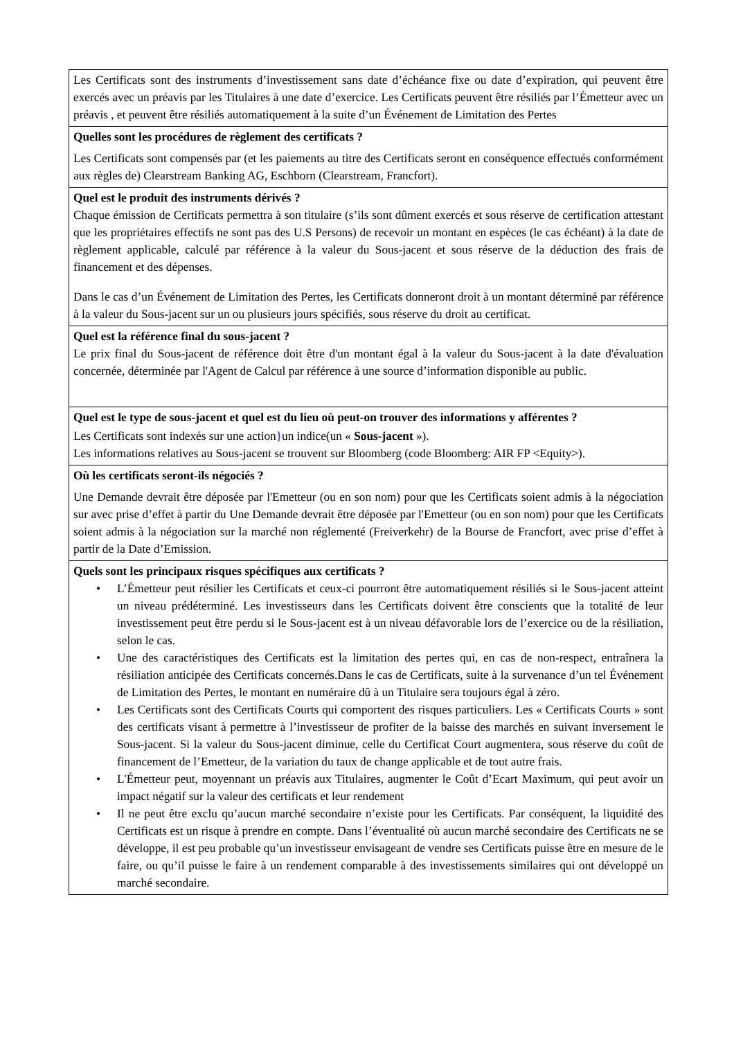| Les Certificats sont des instruments d’investissement sans date d’échéance fixe ou date d’expiration, qui peuvent être exercés avec un préavis par les Titulaires à une date d’exercice. Les Certificats peuvent être résiliés par l’Émetteur avec un préavis , et peuvent être résiliés automatiquement à la suite d’un Événement de Limitation des Pertes |
| Quelles sont les procédures de règlement des certificats ? Les Certificats sont compensés par (et les paiements au titre des Certificats seront en conséquence effectués conformément aux règles de) Clearstream Banking AG, Eschborn (Clearstream, Francfort). |
| Quel est le produit des instruments dérivés ? Chaque émission de Certificats permettra à son titulaire (s’ils sont dûment exercés et sous réserve de certification attestant que les propriétaires effectifs ne sont pas des U.S Persons) de recevoir un montant en espèces (le cas échéant) à la date de règlement applicable, calculé par référence à la valeur du Sous-jacent et sous réserve de la déduction des frais de financement et des dépenses. Dans le cas d’un Événement de Limitation des Pertes, les Certificats donneront droit à un montant déterminé par référence à la valeur du Sous-jacent sur un ou plusieurs jours spécifiés, sous réserve du droit au certificat. |
| Quel est la référence final du sous-jacent ? Le prix final du Sous-jacent de référence doit être d'un montant égal à la valeur du Sous-jacent à la date d'évaluation concernée, déterminée par l'Agent de Calcul par référence à une source d’information disponible au public. |
| Quel est le type de sous-jacent et quel est du lieu où peut-on trouver des informations y afférentes ? Les Certificats sont indexés sur une action } un indice(un « Sous-jacent »). Les informations relatives au Sous-jacent se trouvent sur Bloomberg (code Bloomberg: AIR FP <Equity>). |
| Où les certificats seront-ils négociés ? Une Demande devrait être déposée par l'Emetteur (ou en son nom) pour que les Certificats soient admis à la négociation sur avec prise d’effet à partir du Une Demande devrait être déposée par l'Emetteur (ou en son nom) pour que les Certificats soient admis à la négociation sur la marché non réglementé (Freiverkehr) de la Bourse de Francfort, avec prise d’effet à partir de la Date d’Emission. |
| Quels sont les principaux risques spécifiques aux certificats ? • L’Émetteur peut résilier les Certificats et ceux-ci pourront être automatiquement résiliés si le Sous-jacent atteint un niveau prédéterminé. Les investisseurs dans les Certificats doivent être conscients que la totalité de leur investissement peut être perdu si le Sous-jacent est à un niveau défavorable lors de l’exercice ou de la résiliation, selon le cas. • Une des caractéristiques des Certificats est la limitation des pertes qui, en cas de non-respect, entraînera la résiliation anticipée des Certificats concernés.Dans le cas de Certificats, suite à la survenance d’un tel Événement de Limitation des Pertes, le montant en numéraire dû à un Titulaire sera toujours égal à zéro. • Les Certificats sont des Certificats Courts qui comportent des risques particuliers. Les « Certificats Courts » sont des certificats visant à permettre à l’investisseur de profiter de la baisse des marchés en suivant inversement le Sous-jacent. Si la valeur du Sous-jacent diminue, celle du Certificat Court augmentera, sous réserve du coût de financement de l’Emetteur, de la variation du taux de change applicable et de tout autre frais. • L'Émetteur peut, moyennant un préavis aux Titulaires, augmenter le Coût d’Ecart Maximum, qui peut avoir un impact négatif sur la valeur des certificats et leur rendement • Il ne peut être exclu qu’aucun marché secondaire n’existe pour les Certificats. Par conséquent, la liquidité des Certificats est un risque à prendre en compte. Dans l’éventualité où aucun marché secondaire des Certificats ne se développe, il est peu probable qu’un investisseur envisageant de vendre ses Certificats puisse être en mesure de le faire, ou qu’il puisse le faire à un rendement comparable à des investissements similaires qui ont développé un marché secondaire. |